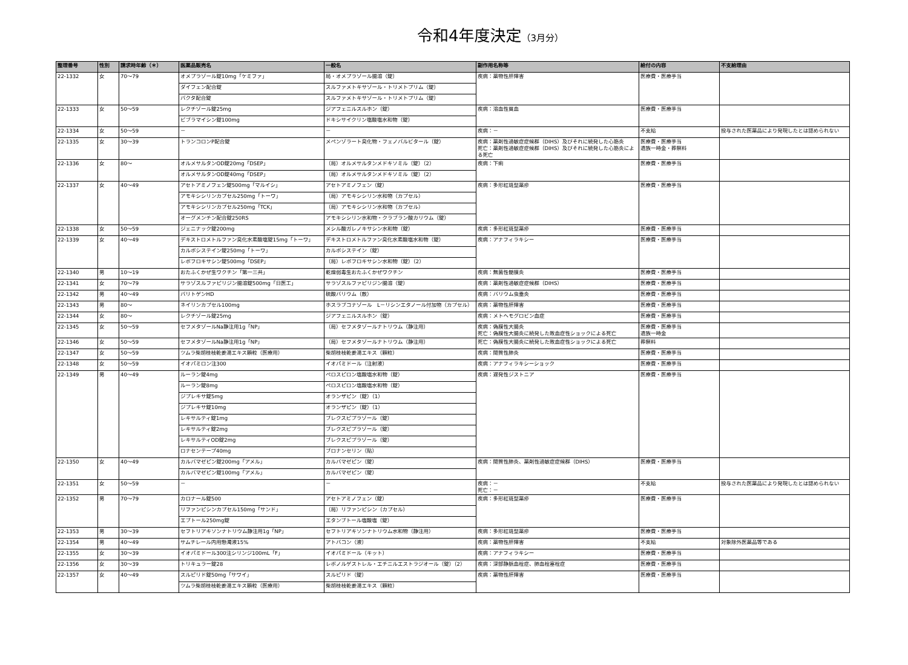令和4年度決定（3月分）
| 整理番号 | 性別 | 請求時年齢（＊） | 医薬品販売名 | 一般名 | 副作用名称等 | 給付の内容 | 不支給理由 |
| --- | --- | --- | --- | --- | --- | --- | --- |
| 22-1332 | 女 | 70～79 | オメプラゾール錠10mg「ケミファ」 | 局・オメプラゾール腸溶（錠） | 疾病：薬物性肝障害 | 医療費・医療手当 | |
| | | | ダイフェン配合錠 | スルファメトキサゾール・トリメトプリム（錠） | | | |
| | | | バクタ配合錠 | スルファメトキサゾール・トリメトプリム（錠） | | | |
| 22-1333 | 女 | 50～59 | レクチゾール錠25mg | ジアフェニルスルホン（錠） | 疾病：溶血性貧血 | 医療費・医療手当 | |
| | | | ビブラマイシン錠100mg | ドキシサイクリン塩酸塩水和物（錠） | | | |
| 22-1334 | 女 | 50～59 | － | － | 疾病：－ | 不支給 | 投与された医薬品により発現したとは認められない |
| 22-1335 | 女 | 30～39 | トランコロンP配合錠 | メペンゾラート臭化物・フェノバルビタール（錠） | 疾病：薬剤性過敏症症候群（DIHS）及びそれに続発した心筋炎 死亡：薬剤性過敏症症候群（DIHS）及びそれに続発した心筋炎による死亡 | 医療費・医療手当 遺族一時金・葬祭料 | |
| 22-1336 | 女 | 80～ | オルメサルタンOD錠20mg「DSEP」 | （局）オルメサルタンメドキソミル（錠）（2） | 疾病：下痢 | 医療費・医療手当 | |
| | | | オルメサルタンOD錠40mg「DSEP」 | （局）オルメサルタンメドキソミル（錠）（2） | | | |
| 22-1337 | 女 | 40～49 | アセトアミノフェン錠500mg「マルイシ」 | アセトアミノフェン（錠） | 疾病：多形紅斑型薬疹 | 医療費・医療手当 | |
| | | | アモキシシリンカプセル250mg「トーワ」 | （局）アモキシシリン水和物（カプセル） | | | |
| | | | アモキシシリンカプセル250mg「TCK」 | （局）アモキシシリン水和物（カプセル） | | | |
| | | | オーグメンチン配合錠250RS | アモキシシリン水和物・クラブラン酸カリウム（錠） | | | |
| 22-1338 | 女 | 50～59 | ジェニナック錠200mg | メシル酸ガレノキサシン水和物（錠） | 疾病：多形紅斑型薬疹 | 医療費・医療手当 | |
| 22-1339 | 女 | 40～49 | デキストロメトルファン臭化水素酸塩錠15mg「トーワ」 | デキストロメトルファン臭化水素酸塩水和物（錠） | 疾病：アナフィラキシー | 医療費・医療手当 | |
| | | | カルボシステイン錠250mg「トーワ」 | カルボシステイン（錠） | | | |
| | | | レボフロキサシン錠500mg「DSEP」 | （局）レボフロキサシン水和物（錠）（2） | | | |
| 22-1340 | 男 | 10～19 | おたふくかぜ生ワクチン「第一三共」 | 乾燥弱毒生おたふくかぜワクチン | 疾病：無菌性髄膜炎 | 医療費・医療手当 | |
| 22-1341 | 女 | 70～79 | サラゾスルファピリジン腸溶錠500mg「日医工」 | サラゾスルファピリジン腸溶（錠） | 疾病：薬剤性過敏症症候群（DIHS） | 医療費・医療手当 | |
| 22-1342 | 男 | 40～49 | バリトゲンHD | 硫酸バリウム（散） | 疾病：バリウム虫垂炎 | 医療費・医療手当 | |
| 22-1343 | 男 | 80～ | ネイリンカプセル100mg | ホスラブコナゾール L－リシンエタノール付加物（カプセル） | 疾病：薬物性肝障害 | 医療費・医療手当 | |
| 22-1344 | 女 | 80～ | レクチゾール錠25mg | ジアフェニルスルホン（錠） | 疾病：メトヘモグロビン血症 | 医療費・医療手当 | |
| 22-1345 | 女 | 50～59 | セフメタゾールNa静注用1g「NP」 | （局）セフメタゾールナトリウム（静注用） | 疾病：偽膜性大腸炎 死亡：偽膜性大腸炎に続発した敗血症性ショックによる死亡 | 医療費・医療手当 遺族一時金 | |
| 22-1346 | 女 | 50～59 | セフメタゾールNa静注用1g「NP」 | （局）セフメタゾールナトリウム（静注用） | 死亡：偽膜性大腸炎に続発した敗血症性ショックによる死亡 | 葬祭料 | |
| 22-1347 | 女 | 50～59 | ツムラ柴胡桂枝乾姜湯エキス顆粒（医療用） | 柴胡桂枝乾姜湯エキス（顆粒） | 疾病：間質性肺炎 | 医療費・医療手当 | |
| 22-1348 | 女 | 50～59 | イオパミロン注300 | イオパミドール（注射液） | 疾病：アナフィラキシーショック | 医療費・医療手当 | |
| 22-1349 | 男 | 40～49 | ルーラン錠4mg | ペロスピロン塩酸塩水和物（錠） | 疾病：遅発性ジストニア | 医療費・医療手当 | |
| | | | ルーラン錠8mg | ペロスピロン塩酸塩水和物（錠） | | | |
| | | | ジプレキサ錠5mg | オランザピン（錠）（1） | | | |
| | | | ジプレキサ錠10mg | オランザピン（錠）（1） | | | |
| | | | レキサルティ錠1mg | ブレクスピプラゾール（錠） | | | |
| | | | レキサルティ錠2mg | ブレクスピプラゾール（錠） | | | |
| | | | レキサルティOD錠2mg | ブレクスピプラゾール（錠） | | | |
| | | | ロナセンテープ40mg | ブロナンセリン（貼） | | | |
| 22-1350 | 女 | 40～49 | カルバマゼピン錠200mg「アメル」 | カルバマゼピン（錠） | 疾病：間質性肺炎、薬剤性過敏症症候群（DIHS） | 医療費・医療手当 | |
| | | | カルバマゼピン錠100mg「アメル」 | カルバマゼピン（錠） | | | |
| 22-1351 | 女 | 50～59 | － | － | 疾病：－ 死亡：－ | 不支給 | 投与された医薬品により発現したとは認められない |
| 22-1352 | 男 | 70～79 | カロナール錠500 | アセトアミノフェン（錠） | 疾病：多形紅斑型薬疹 | 医療費・医療手当 | |
| | | | リファンピシンカプセル150mg「サンド」 | （局）リファンピシン（カプセル） | | | |
| | | | エブトール250mg錠 | エタンブトール塩酸塩（錠） | | | |
| 22-1353 | 男 | 30～39 | セフトリアキソンナトリウム静注用1g「NP」 | セフトリアキソンナトリウム水和物（静注用） | 疾病：多形紅斑型薬疹 | 医療費・医療手当 | |
| 22-1354 | 男 | 40～49 | サムチレール内用懸濁液15% | アトバコン（液） | 疾病：薬物性肝障害 | 不支給 | 対象除外医薬品等である |
| 22-1355 | 女 | 30～39 | イオパミドール300注シリンジ100mL「F」 | イオパミドール（キット） | 疾病：アナフィラキシー | 医療費・医療手当 | |
| 22-1356 | 女 | 30～39 | トリキュラー錠28 | レボノルゲストレル・エチニルエストラジオール（錠）（2） | 疾病：深部静脈血栓症、肺血栓塞栓症 | 医療費・医療手当 | |
| 22-1357 | 女 | 40～49 | スルピリド錠50mg「サワイ」 | スルピリド（錠） | 疾病：薬物性肝障害 | 医療費・医療手当 | |
| | | | ツムラ柴胡桂枝乾姜湯エキス顆粒（医療用） | 柴胡桂枝乾姜湯エキス（顆粒） | | | |